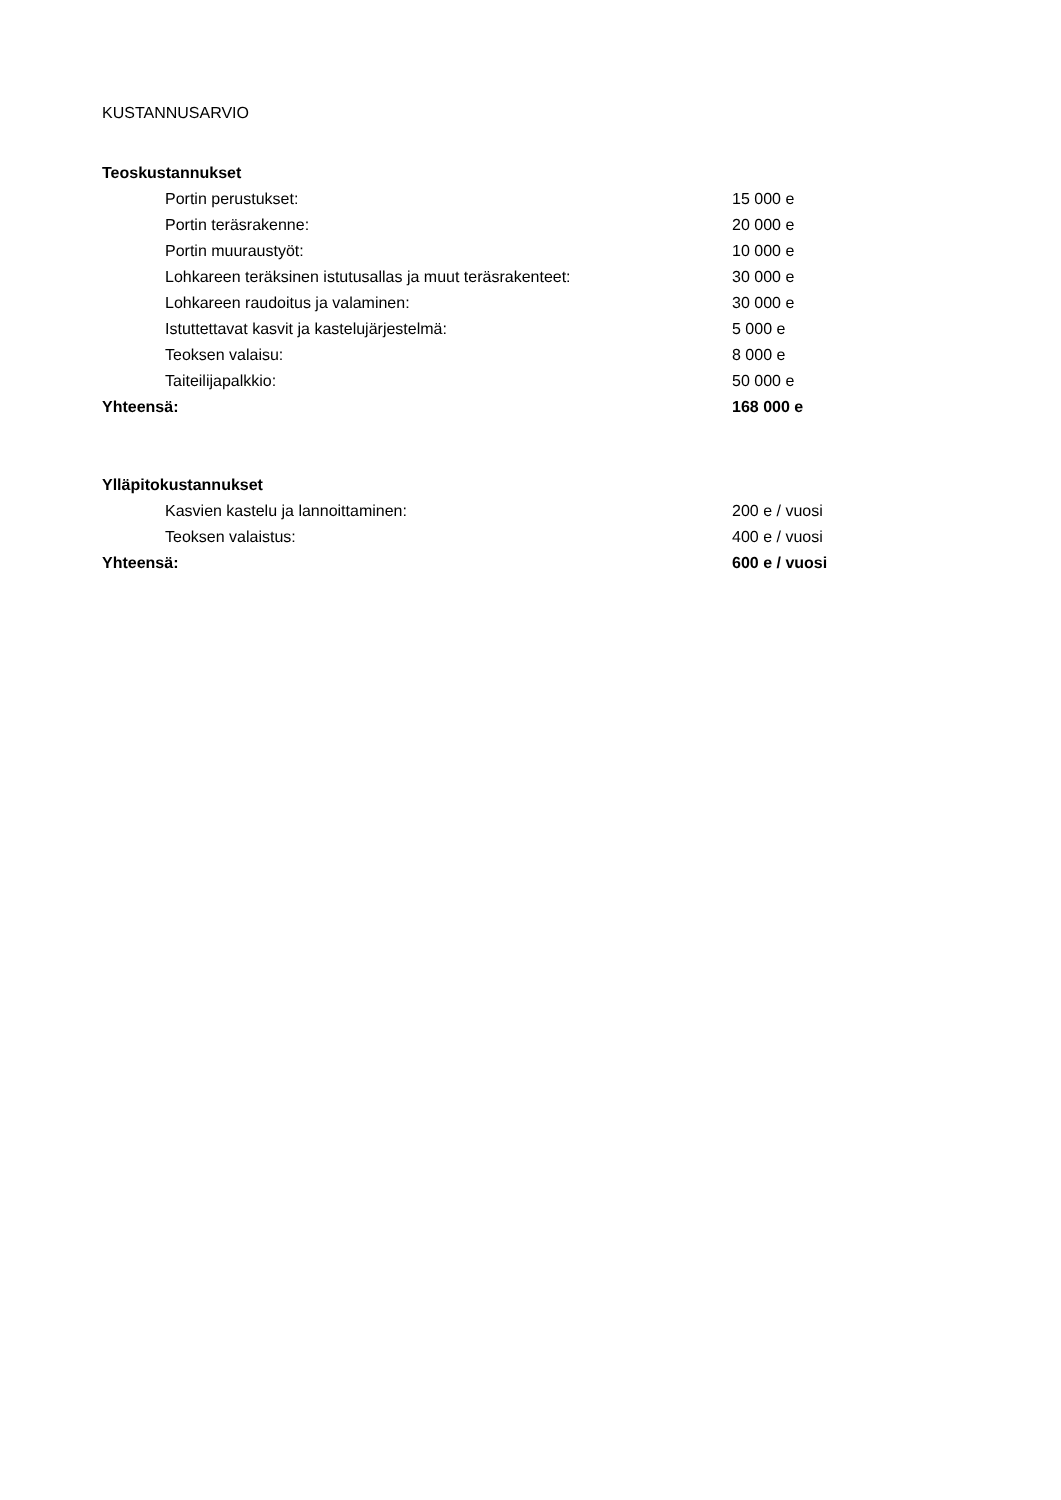KUSTANNUSARVIO
| Teoskustannukset | |
| --- | --- |
| Portin perustukset: | 15 000 e |
| Portin teräsrakenne: | 20 000 e |
| Portin muuraustyöt: | 10 000 e |
| Lohkareen teräksinen istutusallas ja muut teräsrakenteet: | 30 000 e |
| Lohkareen raudoitus ja valaminen: | 30 000 e |
| Istuttettavat kasvit ja kastelujärjestelmä: | 5 000 e |
| Teoksen valaisu: | 8 000 e |
| Taiteilijapalkkio: | 50 000 e |
| Yhteensä: | 168 000 e |
| Ylläpitokustannukset | |
| Kasvien kastelu ja lannoittaminen: | 200 e / vuosi |
| Teoksen valaistus: | 400 e / vuosi |
| Yhteensä: | 600 e / vuosi |